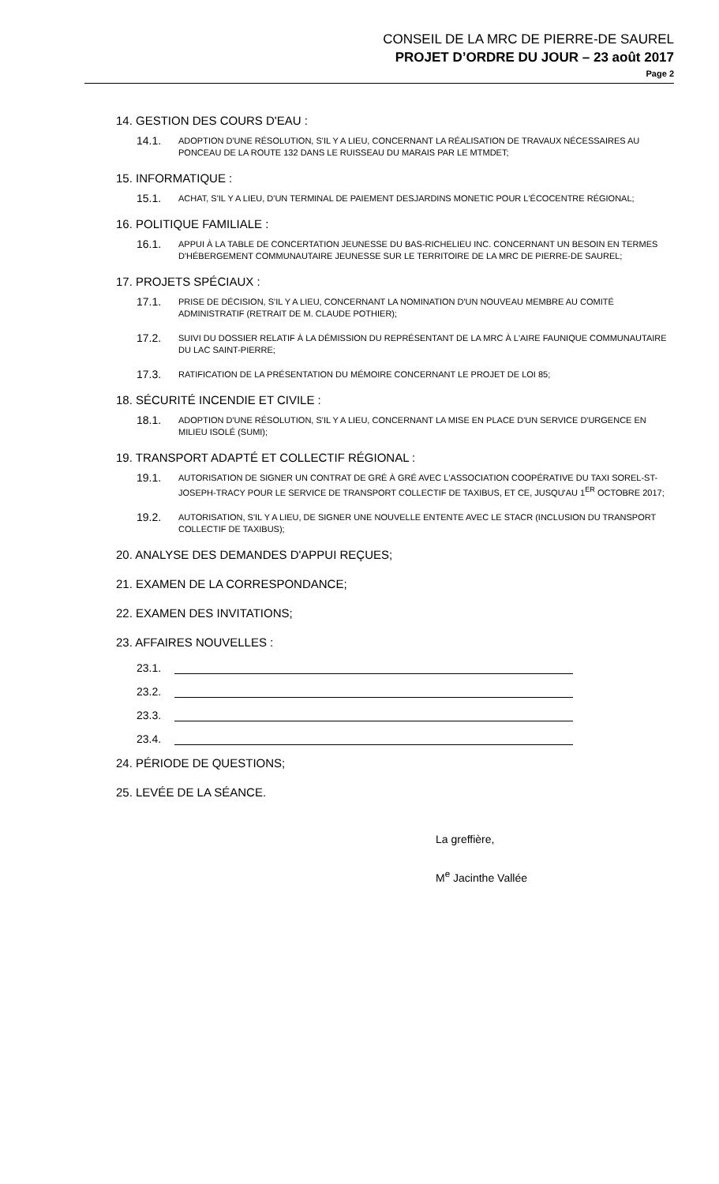CONSEIL DE LA MRC DE PIERRE-DE SAUREL
PROJET D’ORDRE DU JOUR – 23 août 2017
Page 2
14. GESTION DES COURS D'EAU :
14.1. ADOPTION D'UNE RÉSOLUTION, S'IL Y A LIEU, CONCERNANT LA RÉALISATION DE TRAVAUX NÉCESSAIRES AU PONCEAU DE LA ROUTE 132 DANS LE RUISSEAU DU MARAIS PAR LE MTMDET;
15. INFORMATIQUE :
15.1. ACHAT, S'IL Y A LIEU, D'UN TERMINAL DE PAIEMENT DESJARDINS MONETIC POUR L'ÉCOCENTRE RÉGIONAL;
16. POLITIQUE FAMILIALE :
16.1. APPUI À LA TABLE DE CONCERTATION JEUNESSE DU BAS-RICHELIEU INC. CONCERNANT UN BESOIN EN TERMES D'HÉBERGEMENT COMMUNAUTAIRE JEUNESSE SUR LE TERRITOIRE DE LA MRC DE PIERRE-DE SAUREL;
17. PROJETS SPÉCIAUX :
17.1. PRISE DE DÉCISION, S'IL Y A LIEU, CONCERNANT LA NOMINATION D'UN NOUVEAU MEMBRE AU COMITÉ ADMINISTRATIF (RETRAIT DE M. CLAUDE POTHIER);
17.2. SUIVI DU DOSSIER RELATIF À LA DÉMISSION DU REPRÉSENTANT DE LA MRC À L'AIRE FAUNIQUE COMMUNAUTAIRE DU LAC SAINT-PIERRE;
17.3. RATIFICATION DE LA PRÉSENTATION DU MÉMOIRE CONCERNANT LE PROJET DE LOI 85;
18. SÉCURITÉ INCENDIE ET CIVILE :
18.1. ADOPTION D'UNE RÉSOLUTION, S'IL Y A LIEU, CONCERNANT LA MISE EN PLACE D'UN SERVICE D'URGENCE EN MILIEU ISOLÉ (SUMI);
19. TRANSPORT ADAPTÉ ET COLLECTIF RÉGIONAL :
19.1. AUTORISATION DE SIGNER UN CONTRAT DE GRÉ À GRÉ AVEC L'ASSOCIATION COOPÉRATIVE DU TAXI SOREL-ST-JOSEPH-TRACY POUR LE SERVICE DE TRANSPORT COLLECTIF DE TAXIBUS, ET CE, JUSQU'AU 1<sup>ER</sup> OCTOBRE 2017;
19.2. AUTORISATION, S'IL Y A LIEU, DE SIGNER UNE NOUVELLE ENTENTE AVEC LE STACR (INCLUSION DU TRANSPORT COLLECTIF DE TAXIBUS);
20. ANALYSE DES DEMANDES D'APPUI REÇUES;
21. EXAMEN DE LA CORRESPONDANCE;
22. EXAMEN DES INVITATIONS;
23. AFFAIRES NOUVELLES :
23.1.
23.2.
23.3.
23.4.
24. PÉRIODE DE QUESTIONS;
25. LEVÉE DE LA SÉANCE.
La greffière,
M<sup>e</sup> Jacinthe Vallée